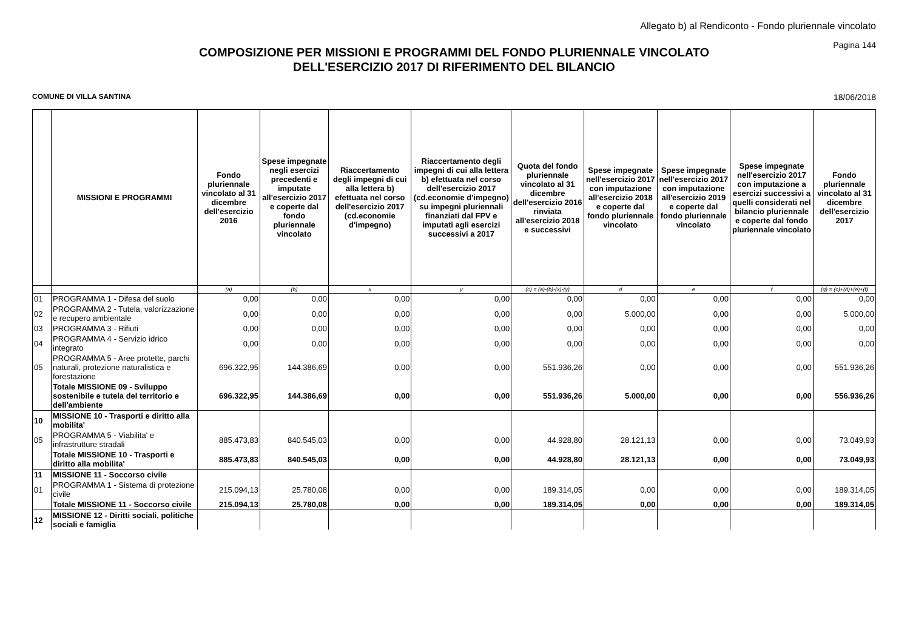Allegato b) al Rendiconto - Fondo pluriennale vincolato
Pagina 144
COMPOSIZIONE PER MISSIONI E PROGRAMMI DEL FONDO PLURIENNALE VINCOLATO
DELL'ESERCIZIO 2017 DI RIFERIMENTO DEL BILANCIO
COMUNE DI VILLA SANTINA 18/06/2018
| | MISSIONI E PROGRAMMI | Fondo pluriennale vincolato al 31 dicembre dell'esercizio 2016 | Spese impegnate negli esercizi precedenti e imputate all'esercizio 2017 e coperte dal fondo pluriennale vincolato | Riaccertamento degli impegni di cui alla lettera b) efettuata nel corso dell'esercizio 2017 (cd.economie d'impegno) | Riaccertamento degli impegni di cui alla lettera b) efettuata nel corso dell'esercizio 2017 (cd.economie d'impegno) su impegni pluriennali finanziati dal FPV e imputati agli esercizi successivi a 2017 | Quota del fondo pluriennale vincolato al 31 dicembre dell'esercizio 2016 rinviata all'esercizio 2018 e successivi | Spese impegnate nell'esercizio 2017 con imputazione all'esercizio 2018 e coperte dal fondo pluriennale vincolato | Spese impegnate nell'esercizio 2017 con imputazione all'esercizio 2019 e coperte dal fondo pluriennale vincolato | Spese impegnate nell'esercizio 2017 con imputazione a esercizi successivi a quelli considerati nel bilancio pluriennale e coperte dal fondo pluriennale vincolato | Fondo pluriennale vincolato al 31 dicembre dell'esercizio 2017 |
| --- | --- | --- | --- | --- | --- | --- | --- | --- | --- | --- |
| | | (a) | (b) | x | y | (c) = (a)-(b)-(x)-(y) | d | e | f | (g) = (c)+(d)+(e)+(f) |
| 01 | PROGRAMMA 1 - Difesa del suolo | 0,00 | 0,00 | 0,00 | 0,00 | 0,00 | 0,00 | 0,00 | 0,00 | 0,00 |
| 02 | PROGRAMMA 2 - Tutela, valorizzazione e recupero ambientale | 0,00 | 0,00 | 0,00 | 0,00 | 0,00 | 5.000,00 | 0,00 | 0,00 | 5.000,00 |
| 03 | PROGRAMMA 3 - Rifiuti | 0,00 | 0,00 | 0,00 | 0,00 | 0,00 | 0,00 | 0,00 | 0,00 | 0,00 |
| 04 | PROGRAMMA 4 - Servizio idrico integrato | 0,00 | 0,00 | 0,00 | 0,00 | 0,00 | 0,00 | 0,00 | 0,00 | 0,00 |
| 05 | PROGRAMMA 5 - Aree protette, parchi naturali, protezione naturalistica e forestazione | 696.322,95 | 144.386,69 | 0,00 | 0,00 | 551.936,26 | 0,00 | 0,00 | 0,00 | 551.936,26 |
| | Totale MISSIONE 09 - Sviluppo sostenibile e tutela del territorio e dell'ambiente | 696.322,95 | 144.386,69 | 0,00 | 0,00 | 551.936,26 | 5.000,00 | 0,00 | 0,00 | 556.936,26 |
| 10 | MISSIONE 10 - Trasporti e diritto alla mobilita' | | | | | | | | | |
| 05 | PROGRAMMA 5 - Viabilita' e infrastrutture stradali | 885.473,83 | 840.545,03 | 0,00 | 0,00 | 44.928,80 | 28.121,13 | 0,00 | 0,00 | 73.049,93 |
| | Totale MISSIONE 10 - Trasporti e diritto alla mobilita' | 885.473,83 | 840.545,03 | 0,00 | 0,00 | 44.928,80 | 28.121,13 | 0,00 | 0,00 | 73.049,93 |
| 11 | MISSIONE 11 - Soccorso civile | | | | | | | | | |
| 01 | PROGRAMMA 1 - Sistema di protezione civile | 215.094,13 | 25.780,08 | 0,00 | 0,00 | 189.314,05 | 0,00 | 0,00 | 0,00 | 189.314,05 |
| | Totale MISSIONE 11 - Soccorso civile | 215.094,13 | 25.780,08 | 0,00 | 0,00 | 189.314,05 | 0,00 | 0,00 | 0,00 | 189.314,05 |
| 12 | MISSIONE 12 - Diritti sociali, politiche sociali e famiglia | | | | | | | | | |